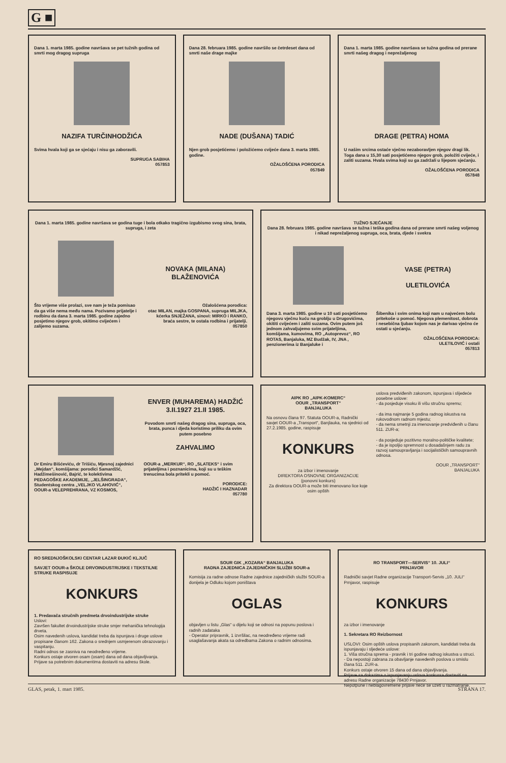G ■
Dana 1. marta 1985. godine navršava se pet tužnih godina od smrti mog dragog supruga
NAZIFA TURČINHODŽIĆA
Svima hvala koji ga se sjećaju i nisu ga zaboravili.
SUPRUGA SABIHA
057853
Dana 28. februara 1985. godine navršilo se četrdeset dana od smrti naše drage majke
NADE (DUŠANA) TADIĆ
Njen grob posjetićemo i položićemo cvijeće dana 3. marta 1985. godine.
OŽALOŠĆENA PORODICA
057849
Dana 1. marta 1985. godine navršava se tužna godina od prerane smrti našeg dragog i neprežaljenog
DRAGE (PETRA) HOMA
U našim srcima ostaće vječno nezaboravljen njegov dragi lik. Toga dana u 15,30 sati posjetićemo njegov grob, položiti cvijeće, i zaliti suzama. Hvala svima koji su ga zadržali u lijepom sjećanju.
OŽALOŠĆENA PORODICA
057848
Dana 1. marta 1985. godine navršava se godina tuge i bola otkako tragično izgubismo svog sina, brata, supruga, i zeta
NOVAKA (MILANA)
BLAŽENOVIĆA
Što vrijeme više prolazi, sve nam je teža pomisao da ga više nema među nama. Pozivamo prijatelje i rodbinu da dana 3. marta 1985. godine zajedno posjetimo njegov grob, okitimo cvijećem i zalijemo suzama.
Ožalošćena porodica:
otac MILAN, majka GOSPANA, supruga MILJKA, kćerka SNJEŽANA, sinovi: MIRKO i RANKO, braća sestre, te ostala rodbina i prijatelji.
057850
TUŽNO SJEĆANJE
Dana 28. februara 1985. godine navršava se tužna i teška godina dana od prerane smrti našeg voljenog i nikad neprežaljenog supruga, oca, brata, djede i svekra
VASE (PETRA)
ULETILOVIĆA
Dana 3. marta 1985. godine u 10 sati posjetićemo njegovu vječnu kuću na groblju u Drugovićima, okititi cvijećem i zaliti suzama. Ovim putem još jednom zahvaljujemo svim prijateljima, komšijama, kumovima, RO „Autoprevoz“, RO ROTAS, Banjaluka, MZ Budžak, IV, JNA , penzionerima iz Banjaluke i
Šibenika i svim onima koji nam u najvećem bolu pritekoše u pomoć. Njegova plemenitost, dobrota i nesebična ljubav kojom nas je darivao vječno će ostati u sjećanju.
OŽALOŠĆENA PORODICA:
ULETILOVIĆ i ostali
057813
ENVER (MUHAREMA) HADŽIĆ
3.II.1927 21.II 1985.
Povodom smrti našeg dragog sina, supruga, oca, brata, punca i djeda koristimo priliku da ovim putem posebno
ZAHVALIMO
Dr Emiru Bišćeviću, dr Trišiću, Mjesnoj zajednici „Mejdan“, komšijama: porodici Samardžić, Hadžimešinović, Bajrić, te kolektivima PEDAGOŠKE AKADEMIJE, „JELŠINGRADA“, Studentskog centra „VELJKO VLAHOVIĆ“, OOUR-a VELEPREHRANA, VZ KOSMOS,
OOUR-a „MERKUR“, RO „SLATEKS“ i svim prijateljima i poznanicima, koji su u teškim trenucima bola pritekli u pomoć.
PORODICE:
HADŽIĆ I HAZNADAR
057780
AIPK RO „AIPK-KOMERC“
OOUR „TRANSPORT“
BANJALUKA
Na osnovu člana 97. Statuta OOUR-a, Radnički savjet OOUR-a „Transport“, Banjlauka, na sjednici od 27.2.1985. godine, raspisuje
KONKURS
za izbor i imenovanje
DIREKTORA OSNOVNE ORGANIZACIJE
(ponovni konkurs)
Za direktora OOUR-a može biti imenovano lice koje osim opštih
uslova predviđenih zakonom, ispunjava i slijedeće posebne uslove:
- da posjeduje visoku ili višu stručnu spremu;
- da ima najmanje 5 godina radnog iskustva na rukovodnom radnom mjestu;
- da nema smetnji za imenovanje predviđenih u članu 511. ZUR-a;
- da posjeduje pozitivno moralno-političke kvalitete;
- da je ispoljio spremnost u dosadašnjem radu za razvoj samoupravljanja i socijalističkih samoupravnih odnosa.
OOUR „TRANSPORT“
BANJALUKA
RO SREDNJOŠKOLSKI CENTAR LAZAR ĐUKIĆ KLJUČ
SAVJET OOUR-a ŠKOLE DRVOINDUSTRIJSKE I TEKSTILNE STRUKE RASPISUJE
KONKURS
1. Predavača stručnih predmeta drvoindustrijske struke
Uslovi:
Završen fakultet drvoindustrijske struke smjer mehanička tehnologija drveta.
Osim navedenih uslova, kandidat treba da ispunjava i druge uslove propisane članom 162. Zakona o srednjem usmjerenom obrazovanju i vaspitanju.
Radni odnos se zasniva na neodređeno vrijeme.
Konkurs ostaje otvoren osam (osam) dana od dana objavljivanja.
Prijave sa potrebnim dokumentima dostaviti na adresu škole.
SOUR GIK „KOZARA“ BANJALUKA
RADNA ZAJEDNICA ZAJEDNIČKIH SLUŽBI SOUR-a
Komisija za radne odnose Radne zajednice zajedničkih službi SOUR-a donijela je Odluku kojom poništava
OGLAS
objavljen u listu „Glas“ u dijelu koji se odnosi na popunu poslova i radnih zadataka
- Operator pripravnik, 1 izvršilac, na neodređeno vrijeme radi usaglašavanja akata sa odredbama Zakona o radnim odnosima.
RO TRANSPORT—SERVIS“ 10. JULI“
PRNJAVOR
Radnički savjet Radne organizacije Transport-Servis „10. JULI“ Prnjavor, raspisuje
KONKURS
za izbor i imenovanje
1. Sekretara RO Reizbornost
USLOVI: Osim opštih uslova propisanih zakonom, kandidati treba da ispunjavaju i sljedeće uslove:
1. Viša stručna sprema - pravnik i tri godine radnog iskustva u struci.
- Da nepostoji zabrana za obavljanje navedenih poslova u smislu člana 511. ZUR-a.
Konkurs ostaje otvoren 15 dana od dana objavljivanja.
Prijave sa dokazima o ispunjavanju uslova konkursa dostaviti na adresu Radne organizacije 78430 Prnjavor.
Nepotpune i neblagovremene prijave neće se uzeti u razmatranje.
GLAS, petak, 1. mart 1985. STRANA 17.